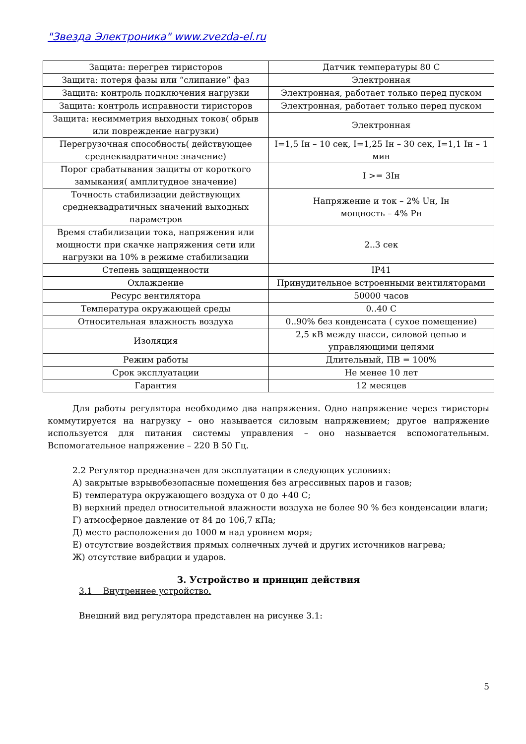"Звезда Электроника" www.zvezda-el.ru
| Защита: перегрев тиристоров | Датчик температуры 80 С |
| Защита: потеря фазы или “слипание” фаз | Электронная |
| Защита: контроль подключения нагрузки | Электронная, работает только перед пуском |
| Защита: контроль исправности тиристоров | Электронная, работает только перед пуском |
| Защита: несимметрия выходных токов( обрыв или повреждение нагрузки) | Электронная |
| Перегрузочная способность( действующее среднеквадратичное значение) | I=1,5 Iн – 10 сек, I=1,25 Iн – 30 сек, I=1,1 Iн – 1 мин |
| Порог срабатывания защиты от короткого замыкания( амплитудное значение) | I >= 3Iн |
| Точность стабилизации действующих среднеквадратичных значений выходных параметров | Напряжение и ток – 2% Uн, Iн мощность – 4% Pн |
| Время стабилизации тока, напряжения или мощности при скачке напряжения сети или нагрузки на 10% в режиме стабилизации | 2..3 сек |
| Степень защищенности | IP41 |
| Охлаждение | Принудительное встроенными вентиляторами |
| Ресурс вентилятора | 50000 часов |
| Температура окружающей среды | 0..40 С |
| Относительная влажность воздуха | 0..90% без конденсата ( сухое помещение) |
| Изоляция | 2,5 кВ между шасси, силовой цепью и управляющими цепями |
| Режим работы | Длительный, ПВ = 100% |
| Срок эксплуатации | Не менее 10 лет |
| Гарантия | 12 месяцев |
Для работы регулятора необходимо два напряжения. Одно напряжение через тиристоры коммутируется на нагрузку – оно называется силовым напряжением; другое напряжение используется для питания системы управления – оно называется вспомогательным. Вспомогательное напряжение – 220 В 50 Гц.
2.2 Регулятор предназначен для эксплуатации в следующих условиях:
А) закрытые взрывобезопасные помещения без агрессивных паров и газов;
Б) температура окружающего воздуха от 0 до +40 С;
В) верхний предел относительной влажности воздуха не более 90 % без конденсации влаги;
Г) атмосферное давление от 84 до 106,7 кПа;
Д) место расположения до 1000 м над уровнем моря;
Е) отсутствие воздействия прямых солнечных лучей и других источников нагрева;
Ж) отсутствие вибрации и ударов.
3. Устройство и принцип действия
3.1 Внутреннее устройство.
Внешний вид регулятора представлен на рисунке 3.1:
5